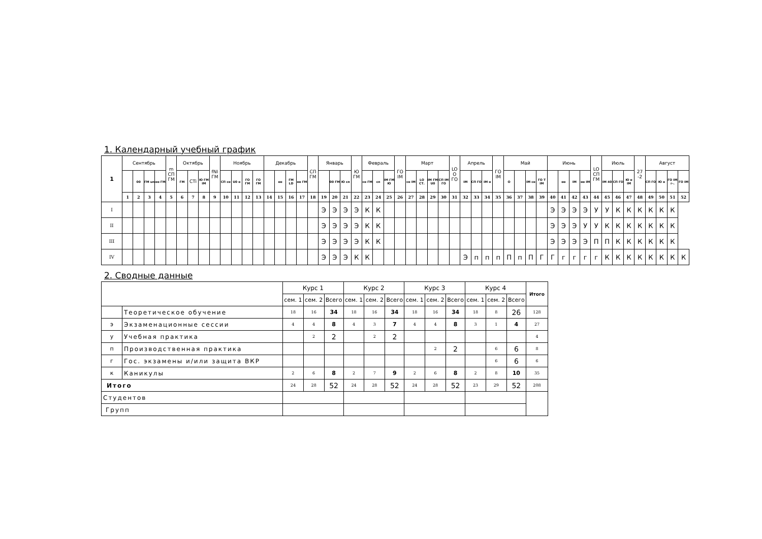1. Календарный учебный график
| 1 | Сентябрь | | | | m СП ГМ | Октябрь | | | fNI ГМ | Ноябрь | | | | Декабрь | | | | СП ГМ | Январь | | | Ю ГМ | Февраль | | | ГО IM | Март | | | | LO О ГО | Апрель | | | ГО IM | Май | | | | Июнь | | | | LO СП ГМ | Июль | | | 27 -2 | Август | | | |
| --- | --- | --- | --- | --- | --- | --- | --- | --- | --- | --- | --- | --- | --- | --- | --- | --- | --- | --- | --- | --- | --- | --- | --- | --- | --- | --- | --- | --- | --- | --- | --- | --- | --- | --- | --- | --- | --- | --- | --- | --- | --- | --- | --- | --- | --- | --- | --- | --- | --- | --- | --- | --- |
| | | 00 | ГМ un | оо ГМ | | ГМ | CTi | Ю ГМ IM | | СП со | U0 о | ГО ГМ | ГО ГМ | | оо | ГМ LD | оо ГМ | | | 00 ГМ | Ю сп | | со ГМ | сп | IM ГМ Ю | | со IM | LO СТ. | IM ГМ U0 | СП IM ГО | | IM | СП ГО | IM о | | О | | IM со | ГО T IM | | оо | IM | оо IM | | IM 40 | СП ГО | Ю о IM | | СП ГО | Ю о | ГО IM г-. | ГО IM |
| | 1 | 2 | 3 | 4 | 5 | 6 | 7 | 8 | 9 | 10 | 11 | 12 | 13 | 14 | 15 | 16 | 17 | 18 | 19 | 20 | 21 | 22 | 23 | 24 | 25 | 26 | 27 | 28 | 29 | 30 | 31 | 32 | 33 | 34 | 35 | 36 | 37 | 38 | 39 | 40 | 41 | 42 | 43 | 44 | 45 | 46 | 47 | 48 | 49 | 50 | 51 | 52 |
| I | | | | | | | | | | | | | | | | | | | Э | Э | Э | Э | К | К | | | | | | | | | | | | | | | | Э | Э | Э | Э | У | У | К | К | К | К | К | К | |
| II | | | | | | | | | | | | | | | | | | | Э | Э | Э | Э | К | К | | | | | | | | | | | | | | | | Э | Э | Э | У | У | К | К | К | К | К | К | К | |
| III | | | | | | | | | | | | | | | | | | | Э | Э | Э | Э | К | К | | | | | | | | | | | | | | | | Э | Э | Э | Э | П | П | К | К | К | К | К | К | |
| IV | | | | | | | | | | | | | | | | | | | Э | Э | Э | К | К | | | | | | | | | Э | п | п | п | П | п | П | Г | Г | г | г | г | г | К | К | К | К | К | К | К | К |
2. Сводные данные
| | | Курс 1 | | | Курс 2 | | | Курс 3 | | | Курс 4 | | | Итого |
| | | сем. 1 | сем. 2 | Всего | сем. 1 | сем. 2 | Всего | сем. 1 | сем. 2 | Всего | сем. 1 | сем. 2 | Всего | |
| | Теоретическое обучение | 18 | 16 | 34 | 18 | 16 | 34 | 18 | 16 | 34 | 18 | 8 | 26 | 128 |
| э | Экзаменационные сессии | 4 | 4 | 8 | 4 | 3 | 7 | 4 | 4 | 8 | 3 | 1 | 4 | 27 |
| у | Учебная практика | | 2 | 2 | | 2 | 2 | | | | | | | 4 |
| п | Производственная практика | | | | | | | | 2 | 2 | | 6 | 6 | 8 |
| г | Гос. экзамены и/или защита ВКР | | | | | | | | | | | 6 | 6 | 6 |
| к | Каникулы | 2 | 6 | 8 | 2 | 7 | 9 | 2 | 6 | 8 | 2 | 8 | 10 | 35 |
| Итого | | 24 | 28 | 52 | 24 | 28 | 52 | 24 | 28 | 52 | 23 | 29 | 52 | 208 |
| Студентов | | | | | | | | | | | | | | |
| Групп | | | | | | | | | | | | | | |